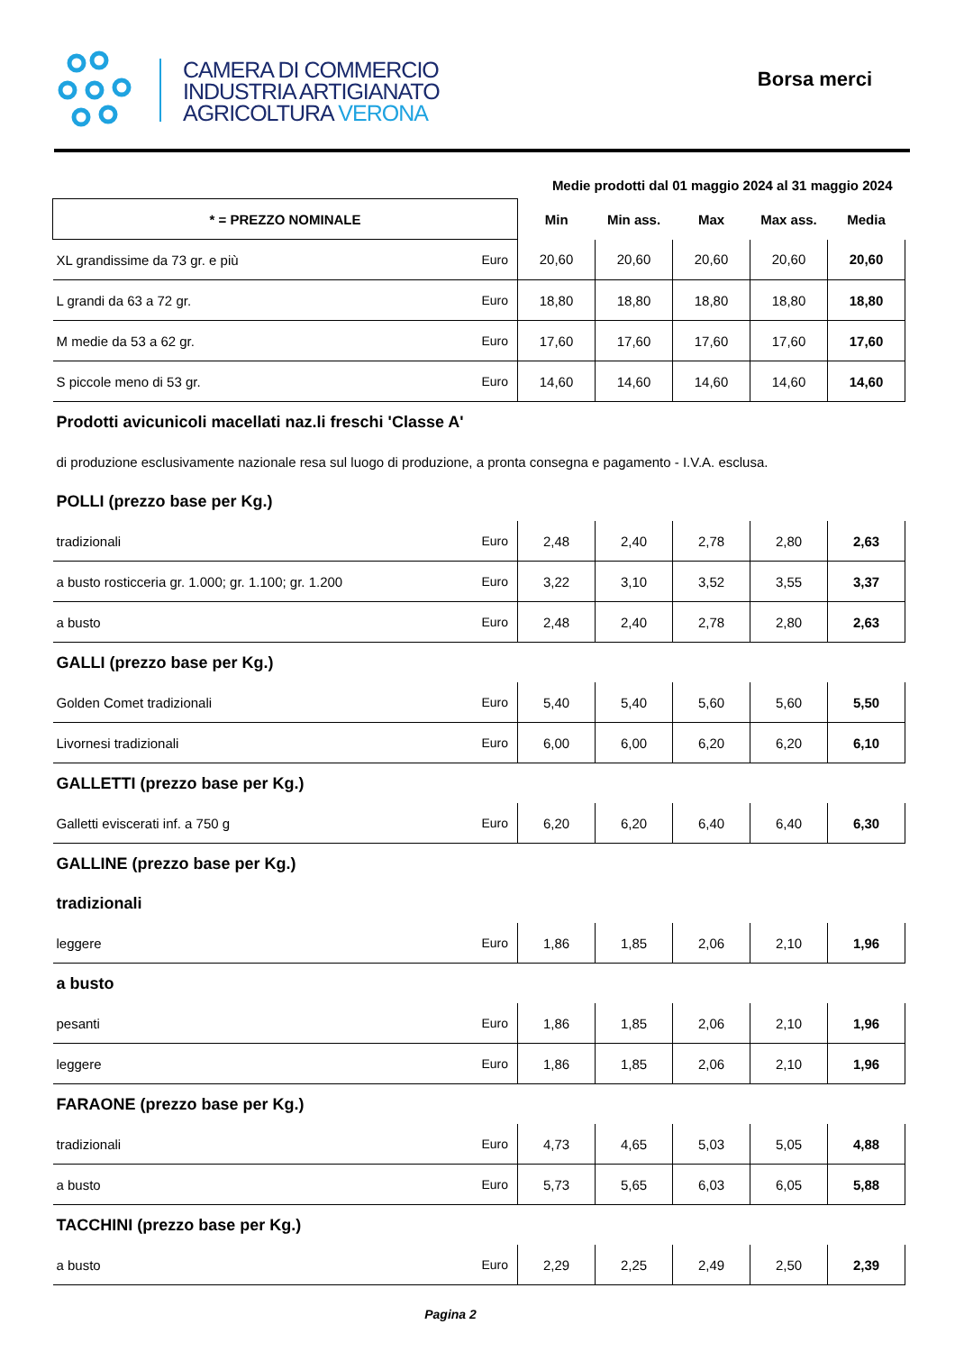CAMERA DI COMMERCIO
INDUSTRIA ARTIGIANATO
AGRICOLTURA VERONA
Borsa merci
| Medie prodotti dal 01 maggio 2024 al 31 maggio 2024 | | | | | | |
| --- | --- | --- | --- | --- | --- | --- |
| * = PREZZO NOMINALE | | Min | Min ass. | Max | Max ass. | Media |
| XL grandissime da 73 gr. e più | Euro | 20,60 | 20,60 | 20,60 | 20,60 | 20,60 |
| L grandi da 63 a 72 gr. | Euro | 18,80 | 18,80 | 18,80 | 18,80 | 18,80 |
| M medie da 53 a 62 gr. | Euro | 17,60 | 17,60 | 17,60 | 17,60 | 17,60 |
| S piccole meno di 53 gr. | Euro | 14,60 | 14,60 | 14,60 | 14,60 | 14,60 |
| Prodotti avicunicoli macellati naz.li freschi 'Classe A' | | | | | | |
| di produzione esclusivamente nazionale resa sul luogo di produzione, a pronta consegna e pagamento - I.V.A. esclusa. | | | | | | |
| POLLI (prezzo base per Kg.) | | | | | | |
| tradizionali | Euro | 2,48 | 2,40 | 2,78 | 2,80 | 2,63 |
| a busto rosticceria gr. 1.000; gr. 1.100; gr. 1.200 | Euro | 3,22 | 3,10 | 3,52 | 3,55 | 3,37 |
| a busto | Euro | 2,48 | 2,40 | 2,78 | 2,80 | 2,63 |
| GALLI (prezzo base per Kg.) | | | | | | |
| Golden Comet tradizionali | Euro | 5,40 | 5,40 | 5,60 | 5,60 | 5,50 |
| Livornesi tradizionali | Euro | 6,00 | 6,00 | 6,20 | 6,20 | 6,10 |
| GALLETTI (prezzo base per Kg.) | | | | | | |
| Galletti eviscerati inf. a 750 g | Euro | 6,20 | 6,20 | 6,40 | 6,40 | 6,30 |
| GALLINE (prezzo base per Kg.) | | | | | | |
| tradizionali | | | | | | |
| leggere | Euro | 1,86 | 1,85 | 2,06 | 2,10 | 1,96 |
| a busto | | | | | | |
| pesanti | Euro | 1,86 | 1,85 | 2,06 | 2,10 | 1,96 |
| leggere | Euro | 1,86 | 1,85 | 2,06 | 2,10 | 1,96 |
| FARAONE (prezzo base per Kg.) | | | | | | |
| tradizionali | Euro | 4,73 | 4,65 | 5,03 | 5,05 | 4,88 |
| a busto | Euro | 5,73 | 5,65 | 6,03 | 6,05 | 5,88 |
| TACCHINI (prezzo base per Kg.) | | | | | | |
| a busto | Euro | 2,29 | 2,25 | 2,49 | 2,50 | 2,39 |
Pagina 2